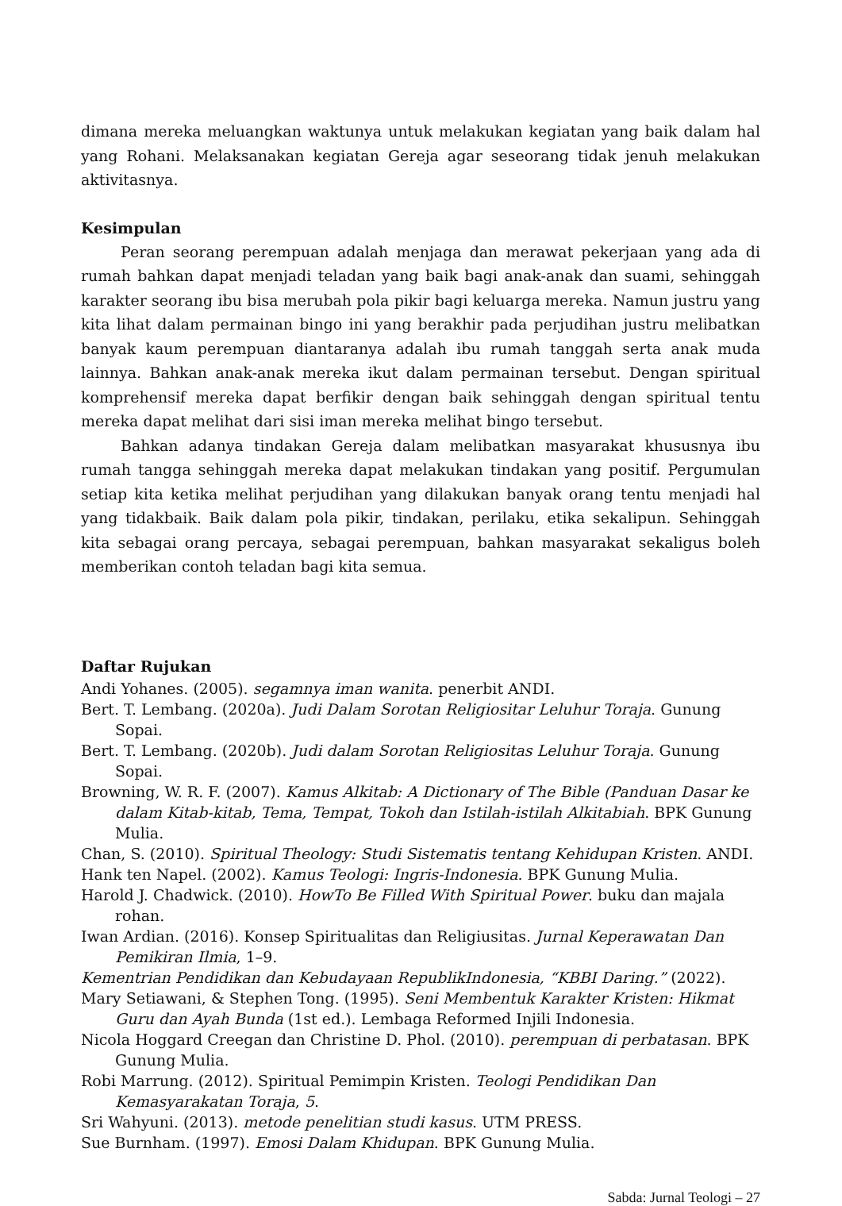dimana mereka meluangkan waktunya untuk melakukan kegiatan yang baik dalam hal yang Rohani. Melaksanakan kegiatan Gereja agar seseorang tidak jenuh melakukan aktivitasnya.
Kesimpulan
Peran seorang perempuan adalah menjaga dan merawat pekerjaan yang ada di rumah bahkan dapat menjadi teladan yang baik bagi anak-anak dan suami, sehinggah karakter seorang ibu bisa merubah pola pikir bagi keluarga mereka. Namun justru yang kita lihat dalam permainan bingo ini yang berakhir pada perjudihan justru melibatkan banyak kaum perempuan diantaranya adalah ibu rumah tanggah serta anak muda lainnya. Bahkan anak-anak mereka ikut dalam permainan tersebut. Dengan spiritual komprehensif mereka dapat berfikir dengan baik sehinggah dengan spiritual tentu mereka dapat melihat dari sisi iman mereka melihat bingo tersebut.
Bahkan adanya tindakan Gereja dalam melibatkan masyarakat khususnya ibu rumah tangga sehinggah mereka dapat melakukan tindakan yang positif. Pergumulan setiap kita ketika melihat perjudihan yang dilakukan banyak orang tentu menjadi hal yang tidakbaik. Baik dalam pola pikir, tindakan, perilaku, etika sekalipun. Sehinggah kita sebagai orang percaya, sebagai perempuan, bahkan masyarakat sekaligus boleh memberikan contoh teladan bagi kita semua.
Daftar Rujukan
Andi Yohanes. (2005). segamnya iman wanita. penerbit ANDI.
Bert. T. Lembang. (2020a). Judi Dalam Sorotan Religiositar Leluhur Toraja. Gunung Sopai.
Bert. T. Lembang. (2020b). Judi dalam Sorotan Religiositas Leluhur Toraja. Gunung Sopai.
Browning, W. R. F. (2007). Kamus Alkitab: A Dictionary of The Bible (Panduan Dasar ke dalam Kitab-kitab, Tema, Tempat, Tokoh dan Istilah-istilah Alkitabiah. BPK Gunung Mulia.
Chan, S. (2010). Spiritual Theology: Studi Sistematis tentang Kehidupan Kristen. ANDI.
Hank ten Napel. (2002). Kamus Teologi: Ingris-Indonesia. BPK Gunung Mulia.
Harold J. Chadwick. (2010). HowTo Be Filled With Spiritual Power. buku dan majala rohan.
Iwan Ardian. (2016). Konsep Spiritualitas dan Religiusitas. Jurnal Keperawatan Dan Pemikiran Ilmia, 1–9.
Kementrian Pendidikan dan Kebudayaan RepublikIndonesia, “KBBI Daring.” (2022).
Mary Setiawani, & Stephen Tong. (1995). Seni Membentuk Karakter Kristen: Hikmat Guru dan Ayah Bunda (1st ed.). Lembaga Reformed Injili Indonesia.
Nicola Hoggard Creegan dan Christine D. Phol. (2010). perempuan di perbatasan. BPK Gunung Mulia.
Robi Marrung. (2012). Spiritual Pemimpin Kristen. Teologi Pendidikan Dan Kemasyarakatan Toraja, 5.
Sri Wahyuni. (2013). metode penelitian studi kasus. UTM PRESS.
Sue Burnham. (1997). Emosi Dalam Khidupan. BPK Gunung Mulia.
Sabda: Jurnal Teologi – 27